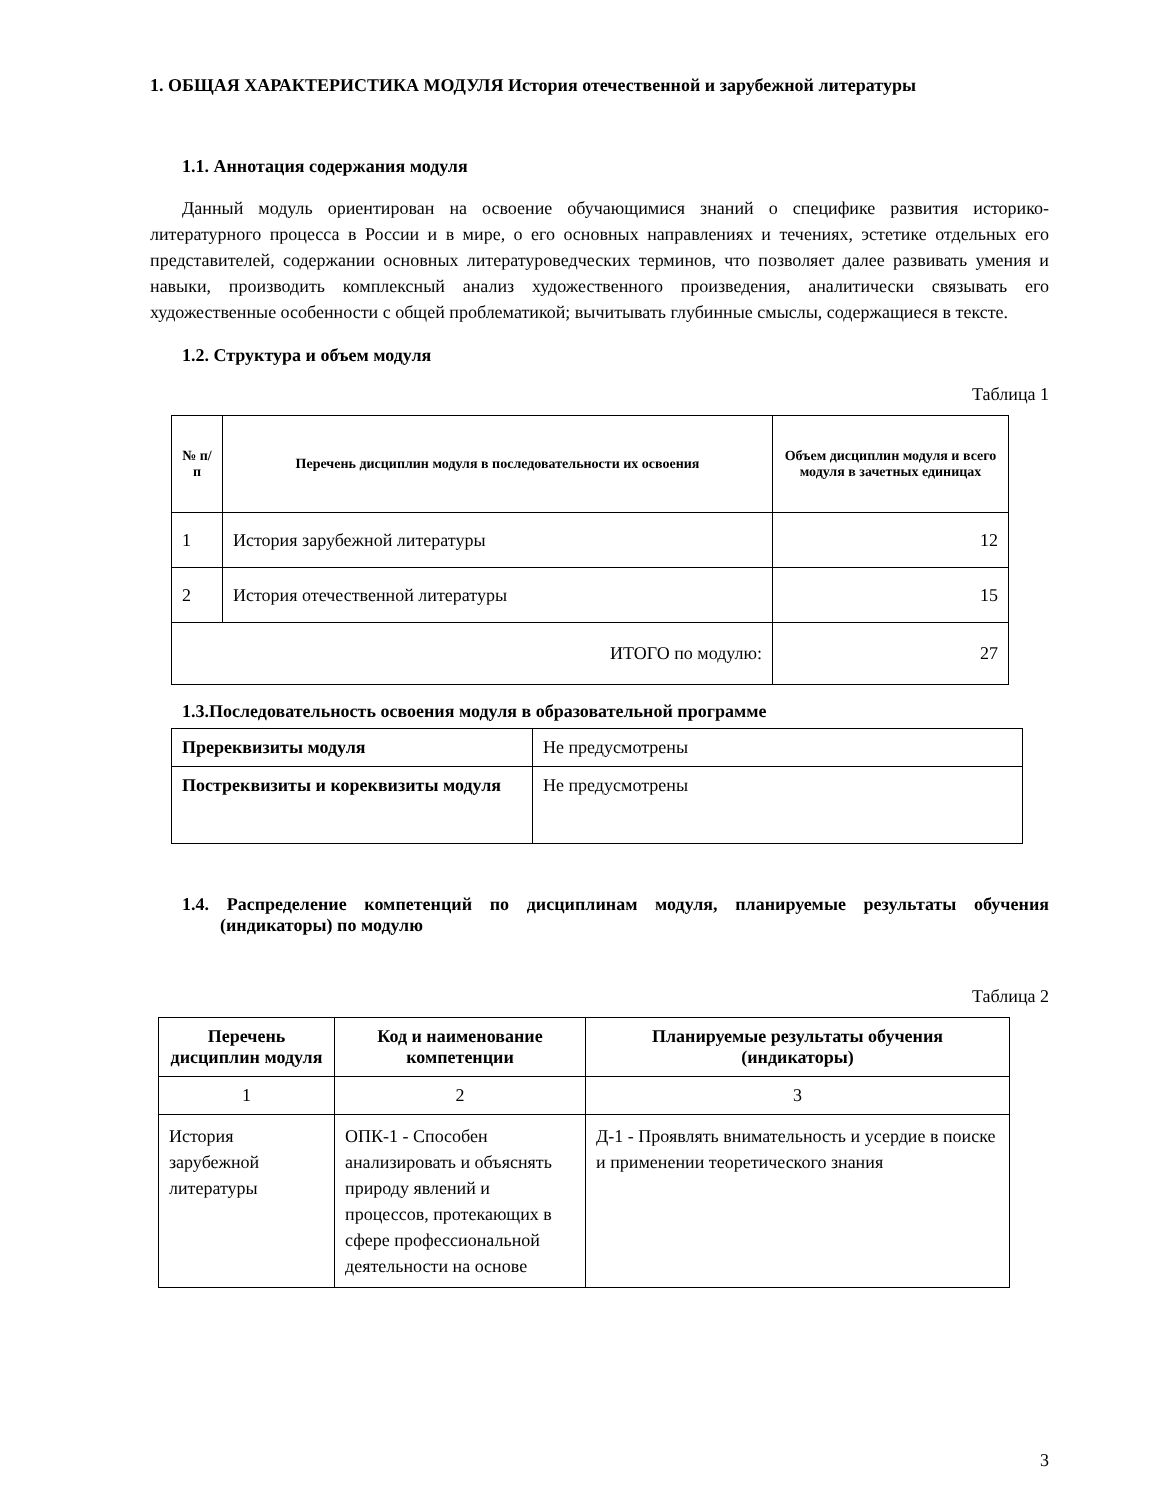1. ОБЩАЯ ХАРАКТЕРИСТИКА МОДУЛЯ История отечественной и зарубежной литературы
1.1. Аннотация содержания модуля
Данный модуль ориентирован на освоение обучающимися знаний о специфике развития историко-литературного процесса в России и в мире, о его основных направлениях и течениях, эстетике отдельных его представителей, содержании основных литературоведческих терминов, что позволяет далее развивать умения и навыки, производить комплексный анализ художественного произведения, аналитически связывать его художественные особенности с общей проблематикой; вычитывать глубинные смыслы, содержащиеся в тексте.
1.2. Структура и объем модуля
Таблица 1
| № п/п | Перечень дисциплин модуля в последовательности их освоения | Объем дисциплин модуля и всего модуля в зачетных единицах |
| --- | --- | --- |
| 1 | История зарубежной литературы | 12 |
| 2 | История отечественной литературы | 15 |
| ИТОГО по модулю: | | 27 |
1.3.Последовательность освоения модуля в образовательной программе
| Пререквизиты модуля | Не предусмотрены |
| Постреквизиты и кореквизиты модуля | Не предусмотрены |
1.4. Распределение компетенций по дисциплинам модуля, планируемые результаты обучения (индикаторы) по модулю
Таблица 2
| Перечень дисциплин модуля | Код и наименование компетенции | Планируемые результаты обучения (индикаторы) |
| --- | --- | --- |
| 1 | 2 | 3 |
| История зарубежной литературы | ОПК-1 - Способен анализировать и объяснять природу явлений и процессов, протекающих в сфере профессиональной деятельности на основе | Д-1 - Проявлять внимательность и усердие в поиске и применении теоретического знания |
3